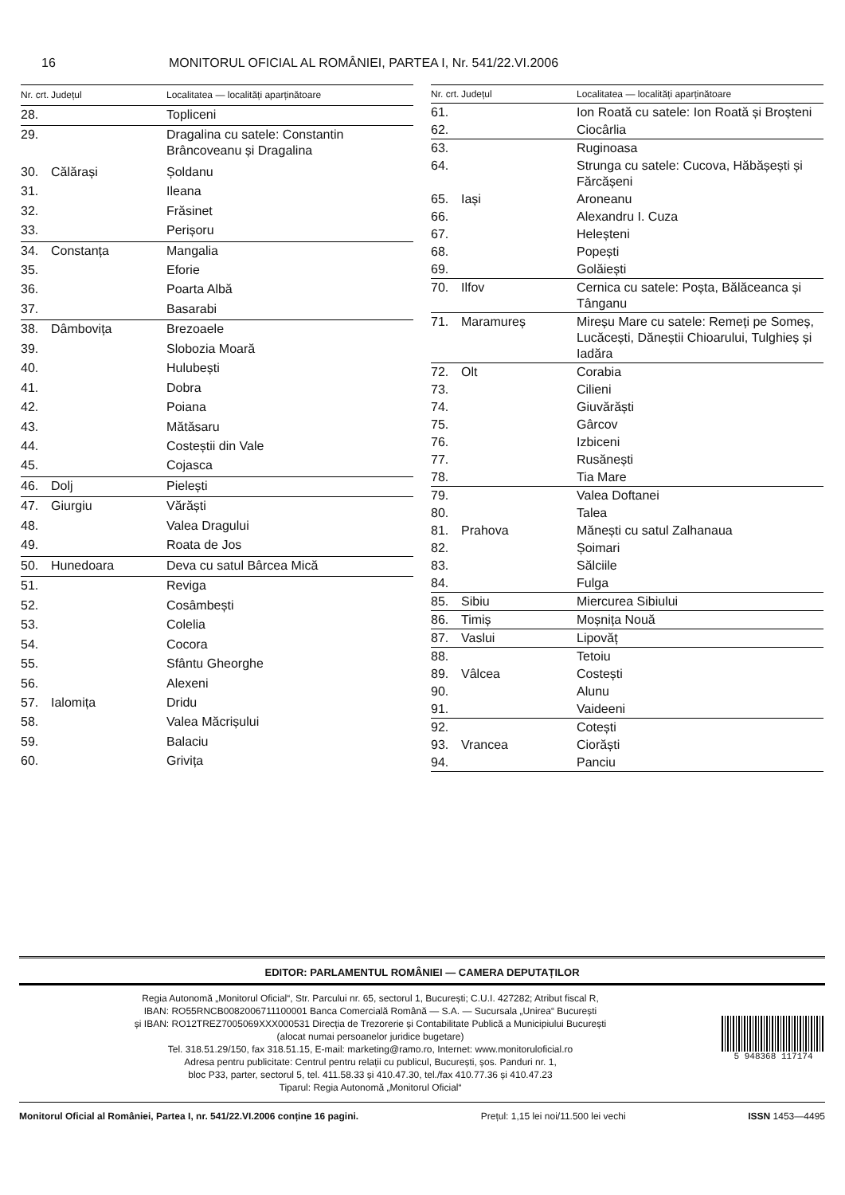16 MONITORUL OFICIAL AL ROMÂNIEI, PARTEA I, Nr. 541/22.VI.2006
| Nr. crt. | Județul | Localitatea — localități aparținătoare |
| --- | --- | --- |
| 28. | | Topliceni |
| 29. | | Dragalina cu satele: Constantin Brâncoveanu și Dragalina |
| 30. | Călărași | Șoldanu |
| 31. | | Ileana |
| 32. | | Frăsinet |
| 33. | | Perișoru |
| 34. | Constanța | Mangalia |
| 35. | | Eforie |
| 36. | | Poarta Albă |
| 37. | | Basarabi |
| 38. | Dâmbovița | Brezoaele |
| 39. | | Slobozia Moară |
| 40. | | Hulubești |
| 41. | | Dobra |
| 42. | | Poiana |
| 43. | | Mătăsaru |
| 44. | | Costeștii din Vale |
| 45. | | Cojasca |
| 46. | Dolj | Pielești |
| 47. | Giurgiu | Vărăști |
| 48. | | Valea Dragului |
| 49. | | Roata de Jos |
| 50. | Hunedoara | Deva cu satul Bârcea Mică |
| 51. | | Reviga |
| 52. | | Cosâmbești |
| 53. | | Colelia |
| 54. | | Cocora |
| 55. | | Sfântu Gheorghe |
| 56. | | Alexeni |
| 57. | Ialomița | Dridu |
| 58. | | Valea Măcrișului |
| 59. | | Balaciu |
| 60. | | Grivița |
| Nr. crt. | Județul | Localitatea — localități aparținătoare |
| --- | --- | --- |
| 61. | | Ion Roată cu satele: Ion Roată și Broșteni |
| 62. | | Ciocârlia |
| 63. | | Ruginoasa |
| 64. | | Strunga cu satele: Cucova, Hăbășești și Fărcășeni |
| 65. | Iași | Aroneanu |
| 66. | | Alexandru I. Cuza |
| 67. | | Heleșteni |
| 68. | | Popești |
| 69. | | Golăiești |
| 70. | Ilfov | Cernica cu satele: Poșta, Bălăceanca și Tânganu |
| 71. | Maramureș | Mireșu Mare cu satele: Remeți pe Someș, Lucăcești, Dăneștii Chioarului, Tulghieș și Iadăra |
| 72. | Olt | Corabia |
| 73. | | Cilieni |
| 74. | | Giuvărăști |
| 75. | | Gârcov |
| 76. | | Izbiceni |
| 77. | | Rusănești |
| 78. | | Tia Mare |
| 79. | | Valea Doftanei |
| 80. | | Talea |
| 81. | Prahova | Mănești cu satul Zalhanaua |
| 82. | | Șoimari |
| 83. | | Sălciile |
| 84. | | Fulga |
| 85. | Sibiu | Miercurea Sibiului |
| 86. | Timiș | Moșnița Nouă |
| 87. | Vaslui | Lipovăț |
| 88. | | Tetoiu |
| 89. | Vâlcea | Costești |
| 90. | | Alunu |
| 91. | | Vaideeni |
| 92. | | Cotești |
| 93. | Vrancea | Ciorăști |
| 94. | | Panciu |
EDITOR: PARLAMENTUL ROMÂNIEI — CAMERA DEPUTAȚILOR
Regia Autonomă „Monitorul Oficial“, Str. Parcului nr. 65, sectorul 1, București; C.U.I. 427282; Atribut fiscal R,
IBAN: RO55RNCB0082006711100001 Banca Comercială Română — S.A. — Sucursala „Unirea“ București
și IBAN: RO12TREZ7005069XXX000531 Direcția de Trezorerie și Contabilitate Publică a Municipiului București
(alocat numai persoanelor juridice bugetare)
Tel. 318.51.29/150, fax 318.51.15, E-mail: marketing@ramo.ro, Internet: www.monitoruloficial.ro
Adresa pentru publicitate: Centrul pentru relații cu publicul, București, șos. Panduri nr. 1,
bloc P33, parter, sectorul 5, tel. 411.58.33 și 410.47.30, tel./fax 410.77.36 și 410.47.23
Tiparul: Regia Autonomă „Monitorul Oficial“
5 948368 117174
Monitorul Oficial al României, Partea I, nr. 541/22.VI.2006 conține 16 pagini. Prețul: 1,15 lei noi/11.500 lei vechi ISSN 1453—4495